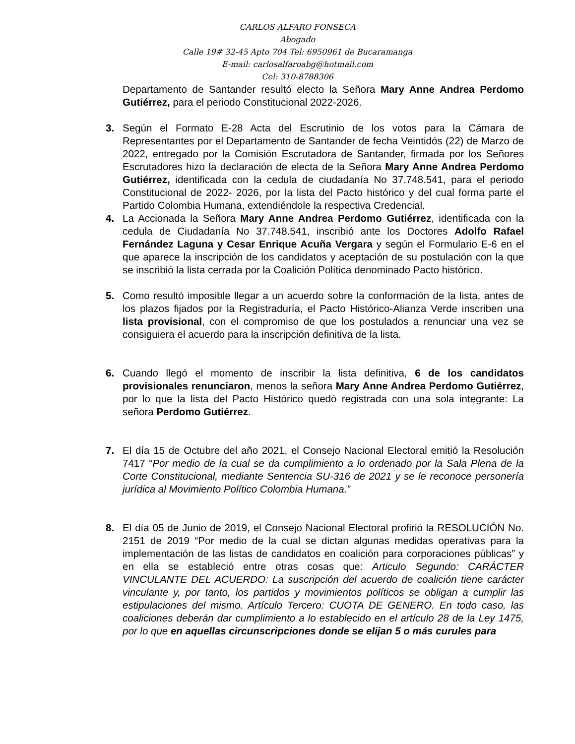CARLOS ALFARO FONSECA
Abogado
Calle 19# 32-45 Apto 704 Tel: 6950961 de Bucaramanga
E-mail: carlosalfaroabg@hotmail.com
Cel: 310-8788306
Departamento de Santander resultó electo la Señora Mary Anne Andrea Perdomo Gutiérrez, para el periodo Constitucional 2022-2026.
3. Según el Formato E-28 Acta del Escrutinio de los votos para la Cámara de Representantes por el Departamento de Santander de fecha Veintidós (22) de Marzo de 2022, entregado por la Comisión Escrutadora de Santander, firmada por los Señores Escrutadores hizo la declaración de electa de la Señora Mary Anne Andrea Perdomo Gutiérrez, identificada con la cedula de ciudadanía No 37.748.541, para el periodo Constitucional de 2022- 2026, por la lista del Pacto histórico y del cual forma parte el Partido Colombia Humana, extendiéndole la respectiva Credencial.
4. La Accionada la Señora Mary Anne Andrea Perdomo Gutiérrez, identificada con la cedula de Ciudadanía No 37.748.541, inscribió ante los Doctores Adolfo Rafael Fernández Laguna y Cesar Enrique Acuña Vergara y según el Formulario E-6 en el que aparece la inscripción de los candidatos y aceptación de su postulación con la que se inscribió la lista cerrada por la Coalición Política denominado Pacto histórico.
5. Como resultó imposible llegar a un acuerdo sobre la conformación de la lista, antes de los plazos fijados por la Registraduría, el Pacto Histórico-Alianza Verde inscriben una lista provisional, con el compromiso de que los postulados a renunciar una vez se consiguiera el acuerdo para la inscripción definitiva de la lista.
6. Cuando llegó el momento de inscribir la lista definitiva, 6 de los candidatos provisionales renunciaron, menos la señora Mary Anne Andrea Perdomo Gutiérrez, por lo que la lista del Pacto Histórico quedó registrada con una sola integrante: La señora Perdomo Gutiérrez.
7. El día 15 de Octubre del año 2021, el Consejo Nacional Electoral emitió la Resolución 7417 “Por medio de la cual se da cumplimiento a lo ordenado por la Sala Plena de la Corte Constitucional, mediante Sentencia SU-316 de 2021 y se le reconoce personería jurídica al Movimiento Político Colombia Humana.”
8. El día 05 de Junio de 2019, el Consejo Nacional Electoral profirió la RESOLUCIÓN No. 2151 de 2019 “Por medio de la cual se dictan algunas medidas operativas para la implementación de las listas de candidatos en coalición para corporaciones públicas” y en ella se estableció entre otras cosas que: Articulo Segundo: CARÁCTER VINCULANTE DEL ACUERDO: La suscripción del acuerdo de coalición tiene carácter vinculante y, por tanto, los partidos y movimientos políticos se obligan a cumplir las estipulaciones del mismo. Artículo Tercero: CUOTA DE GENERO. En todo caso, las coaliciones deberán dar cumplimiento a lo establecido en el artículo 28 de la Ley 1475, por lo que en aquellas circunscripciones donde se elijan 5 o más curules para